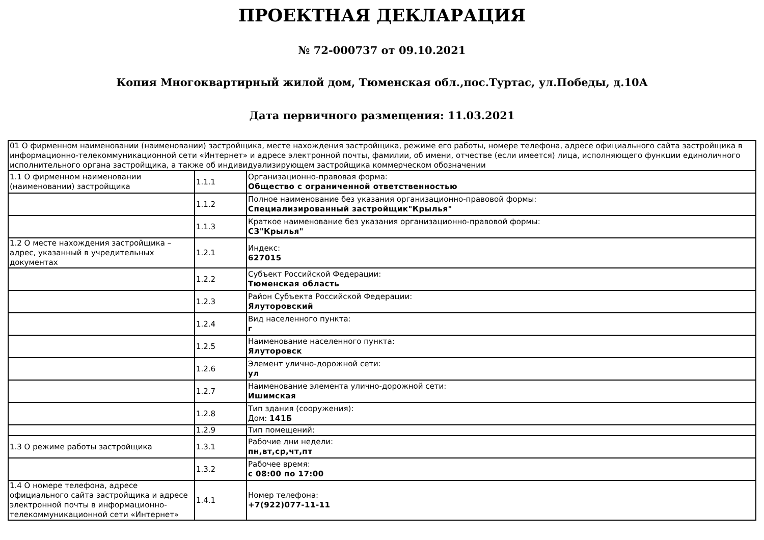ПРОЕКТНАЯ ДЕКЛАРАЦИЯ
№ 72-000737 от 09.10.2021
Копия Многоквартирный жилой дом, Тюменская обл.,пос.Туртас, ул.Победы, д.10А
Дата первичного размещения: 11.03.2021
| 01 О фирменном наименовании (наименовании) застройщика, месте нахождения застройщика, режиме его работы, номере телефона, адресе официального сайта застройщика в информационно-телекоммуникационной сети «Интернет» и адресе электронной почты, фамилии, об имени, отчестве (если имеется) лица, исполняющего функции единоличного исполнительного органа застройщика, а также об индивидуализирующем застройщика коммерческом обозначении | | |
| 1.1 О фирменном наименовании (наименовании) застройщика | 1.1.1 | Организационно-правовая форма: Общество с ограниченной ответственностью |
| | 1.1.2 | Полное наименование без указания организационно-правовой формы: Специализированный застройщик"Крылья" |
| | 1.1.3 | Краткое наименование без указания организационно-правовой формы: СЗ"Крылья" |
| 1.2 О месте нахождения застройщика – адрес, указанный в учредительных документах | 1.2.1 | Индекс: 627015 |
| | 1.2.2 | Субъект Российской Федерации: Тюменская область |
| | 1.2.3 | Район Субъекта Российской Федерации: Ялуторовский |
| | 1.2.4 | Вид населенного пункта: г |
| | 1.2.5 | Наименование населенного пункта: Ялуторовск |
| | 1.2.6 | Элемент улично-дорожной сети: ул |
| | 1.2.7 | Наименование элемента улично-дорожной сети: Ишимская |
| | 1.2.8 | Тип здания (сооружения): Дом: 141Б |
| | 1.2.9 | Тип помещений: |
| 1.3 О режиме работы застройщика | 1.3.1 | Рабочие дни недели: пн,вт,ср,чт,пт |
| | 1.3.2 | Рабочее время: с 08:00 по 17:00 |
| 1.4 О номере телефона, адресе официального сайта застройщика и адресе электронной почты в информационно-телекоммуникационной сети «Интернет» | 1.4.1 | Номер телефона: +7(922)077-11-11 |